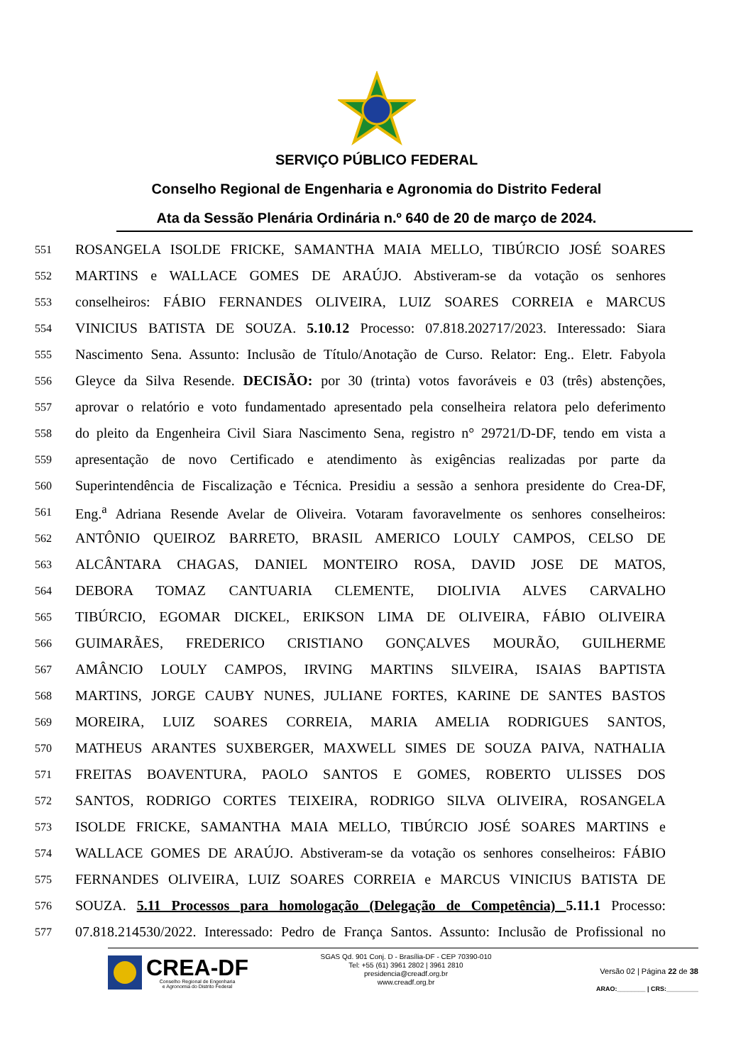SERVIÇO PÚBLICO FEDERAL
Conselho Regional de Engenharia e Agronomia do Distrito Federal
Ata da Sessão Plenária Ordinária n.º 640 de 20 de março de 2024.
551 ROSANGELA ISOLDE FRICKE, SAMANTHA MAIA MELLO, TIBÚRCIO JOSÉ SOARES
552 MARTINS e WALLACE GOMES DE ARAÚJO. Abstiveram-se da votação os senhores
553 conselheiros: FÁBIO FERNANDES OLIVEIRA, LUIZ SOARES CORREIA e MARCUS
554 VINICIUS BATISTA DE SOUZA. 5.10.12 Processo: 07.818.202717/2023. Interessado: Siara
555 Nascimento Sena. Assunto: Inclusão de Título/Anotação de Curso. Relator: Eng.. Eletr. Fabyola
556 Gleyce da Silva Resende. DECISÃO: por 30 (trinta) votos favoráveis e 03 (três) abstenções,
557 aprovar o relatório e voto fundamentado apresentado pela conselheira relatora pelo deferimento
558 do pleito da Engenheira Civil Siara Nascimento Sena, registro n° 29721/D-DF, tendo em vista a
559 apresentação de novo Certificado e atendimento às exigências realizadas por parte da
560 Superintendência de Fiscalização e Técnica. Presidiu a sessão a senhora presidente do Crea-DF,
561 Eng.<sup>a</sup> Adriana Resende Avelar de Oliveira. Votaram favoravelmente os senhores conselheiros:
562 ANTÔNIO QUEIROZ BARRETO, BRASIL AMERICO LOULY CAMPOS, CELSO DE
563 ALCÂNTARA CHAGAS, DANIEL MONTEIRO ROSA, DAVID JOSE DE MATOS,
564 DEBORA TOMAZ CANTUARIA CLEMENTE, DIOLIVIA ALVES CARVALHO
565 TIBÚRCIO, EGOMAR DICKEL, ERIKSON LIMA DE OLIVEIRA, FÁBIO OLIVEIRA
566 GUIMARÃES, FREDERICO CRISTIANO GONÇALVES MOURÃO, GUILHERME
567 AMÂNCIO LOULY CAMPOS, IRVING MARTINS SILVEIRA, ISAIAS BAPTISTA
568 MARTINS, JORGE CAUBY NUNES, JULIANE FORTES, KARINE DE SANTES BASTOS
569 MOREIRA, LUIZ SOARES CORREIA, MARIA AMELIA RODRIGUES SANTOS,
570 MATHEUS ARANTES SUXBERGER, MAXWELL SIMES DE SOUZA PAIVA, NATHALIA
571 FREITAS BOAVENTURA, PAOLO SANTOS E GOMES, ROBERTO ULISSES DOS
572 SANTOS, RODRIGO CORTES TEIXEIRA, RODRIGO SILVA OLIVEIRA, ROSANGELA
573 ISOLDE FRICKE, SAMANTHA MAIA MELLO, TIBÚRCIO JOSÉ SOARES MARTINS e
574 WALLACE GOMES DE ARAÚJO. Abstiveram-se da votação os senhores conselheiros: FÁBIO
575 FERNANDES OLIVEIRA, LUIZ SOARES CORREIA e MARCUS VINICIUS BATISTA DE
576 SOUZA. 5.11 Processos para homologação (Delegação de Competência) 5.11.1 Processo:
577 07.818.214530/2022. Interessado: Pedro de França Santos. Assunto: Inclusão de Profissional no
CREA-DF
Conselho Regional de Engenharia
e Agronomia do Distrito Federal
SGAS Qd. 901 Conj. D - Brasília-DF - CEP 70390-010
Tel: +55 (61) 3961 2802 | 3961 2810
presidencia@creadf.org.br
www.creadf.org.br
Versão 02 | Página 22 de 38
ARAO:________ | CRS:_________